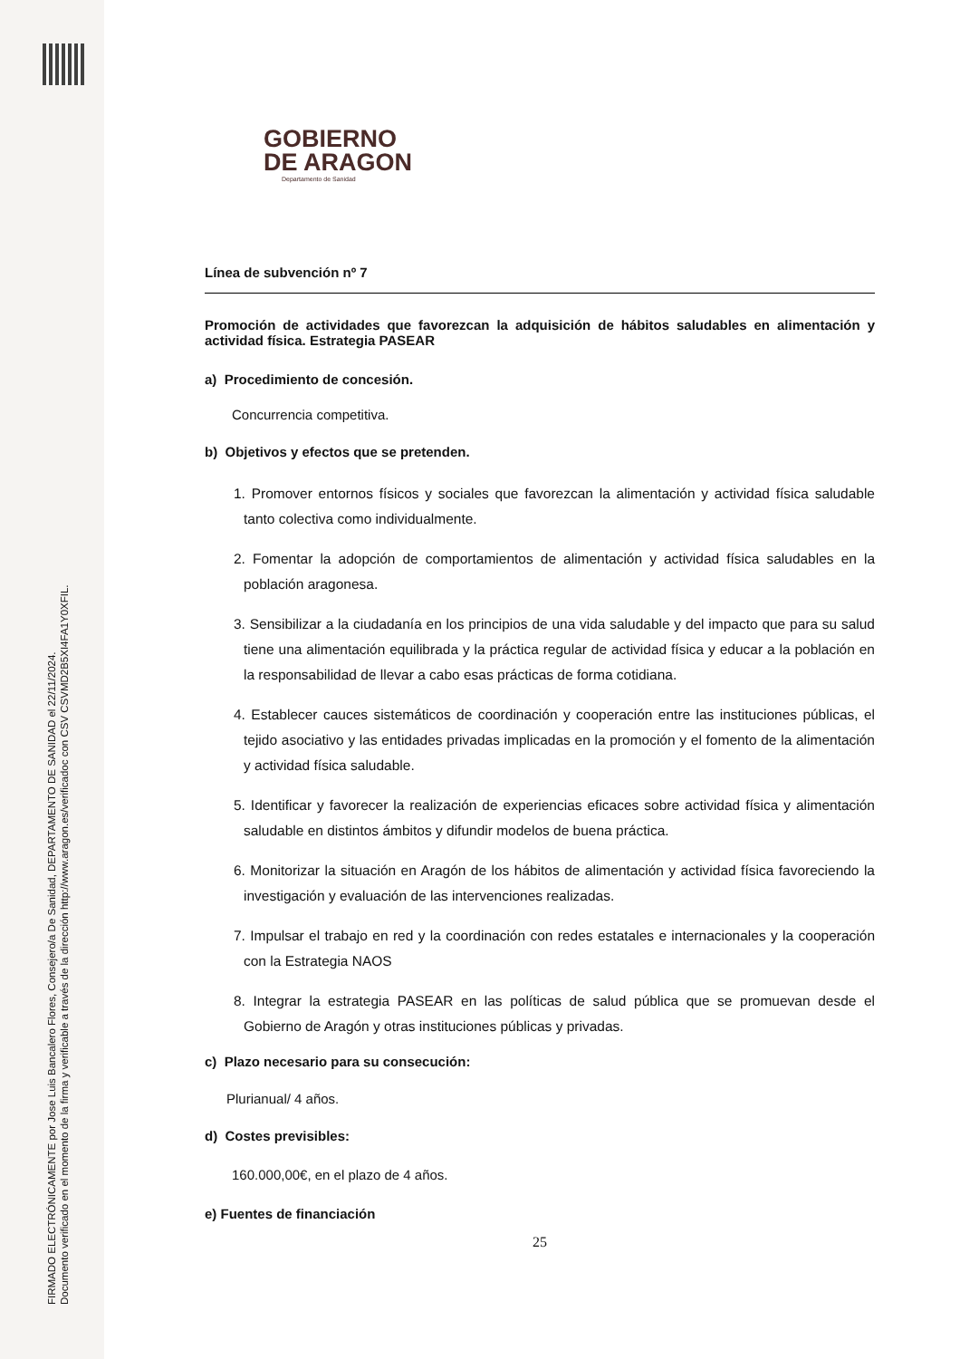FIRMADO ELECTRÓNICAMENTE por Jose Luis Bancalero Flores, Consejero/a De Sanidad, DEPARTAMENTO DE SANIDAD el 22/11/2024.
Documento verificado en el momento de la firma y verificable a través de la dirección http://www.aragon.es/verificadoc con CSV CSVMD2B5XI4FA1Y0XFIL.
GOBIERNO
DE ARAGON
Departamento de Sanidad
Línea de subvención nº 7
Promoción de actividades que favorezcan la adquisición de hábitos saludables en alimentación y actividad física. Estrategia PASEAR
a) Procedimiento de concesión.
Concurrencia competitiva.
b) Objetivos y efectos que se pretenden.
1. Promover entornos físicos y sociales que favorezcan la alimentación y actividad física saludable tanto colectiva como individualmente.
2. Fomentar la adopción de comportamientos de alimentación y actividad física saludables en la población aragonesa.
3. Sensibilizar a la ciudadanía en los principios de una vida saludable y del impacto que para su salud tiene una alimentación equilibrada y la práctica regular de actividad física y educar a la población en la responsabilidad de llevar a cabo esas prácticas de forma cotidiana.
4. Establecer cauces sistemáticos de coordinación y cooperación entre las instituciones públicas, el tejido asociativo y las entidades privadas implicadas en la promoción y el fomento de la alimentación y actividad física saludable.
5. Identificar y favorecer la realización de experiencias eficaces sobre actividad física y alimentación saludable en distintos ámbitos y difundir modelos de buena práctica.
6. Monitorizar la situación en Aragón de los hábitos de alimentación y actividad física favoreciendo la investigación y evaluación de las intervenciones realizadas.
7. Impulsar el trabajo en red y la coordinación con redes estatales e internacionales y la cooperación con la Estrategia NAOS
8. Integrar la estrategia PASEAR en las políticas de salud pública que se promuevan desde el Gobierno de Aragón y otras instituciones públicas y privadas.
c) Plazo necesario para su consecución:
Plurianual/ 4 años.
d) Costes previsibles:
160.000,00€, en el plazo de 4 años.
e) Fuentes de financiación
25